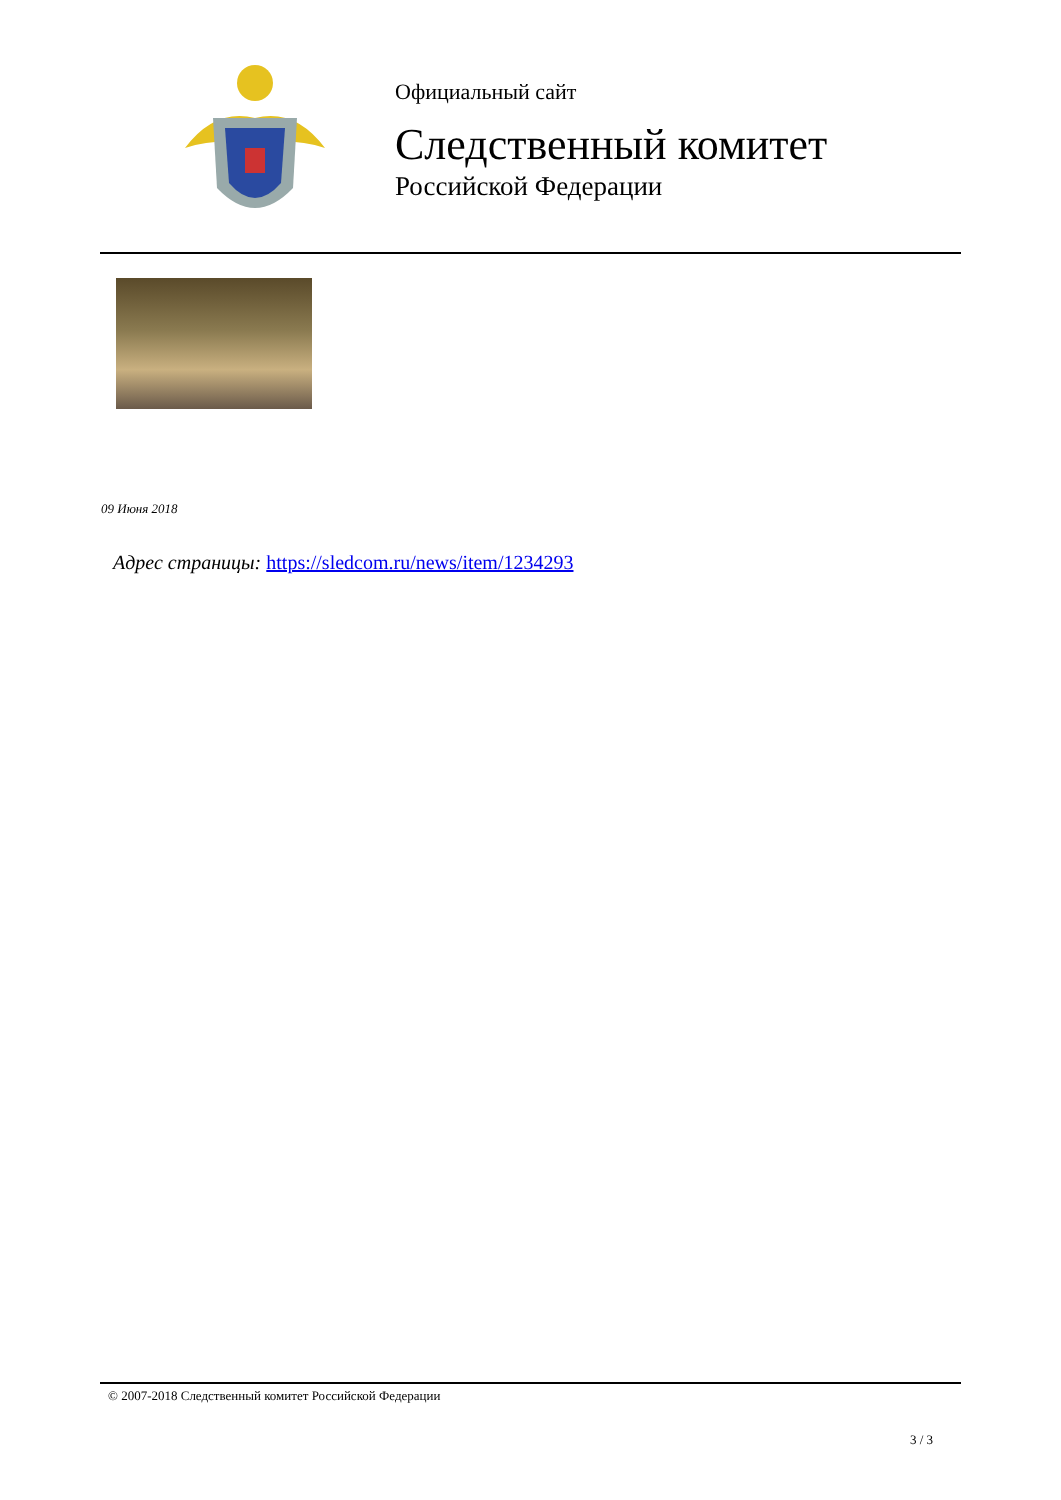Официальный сайт
Следственный комитет
Российской Федерации
09 Июня 2018
Адрес страницы: https://sledcom.ru/news/item/1234293
© 2007-2018 Следственный комитет Российской Федерации
3 / 3